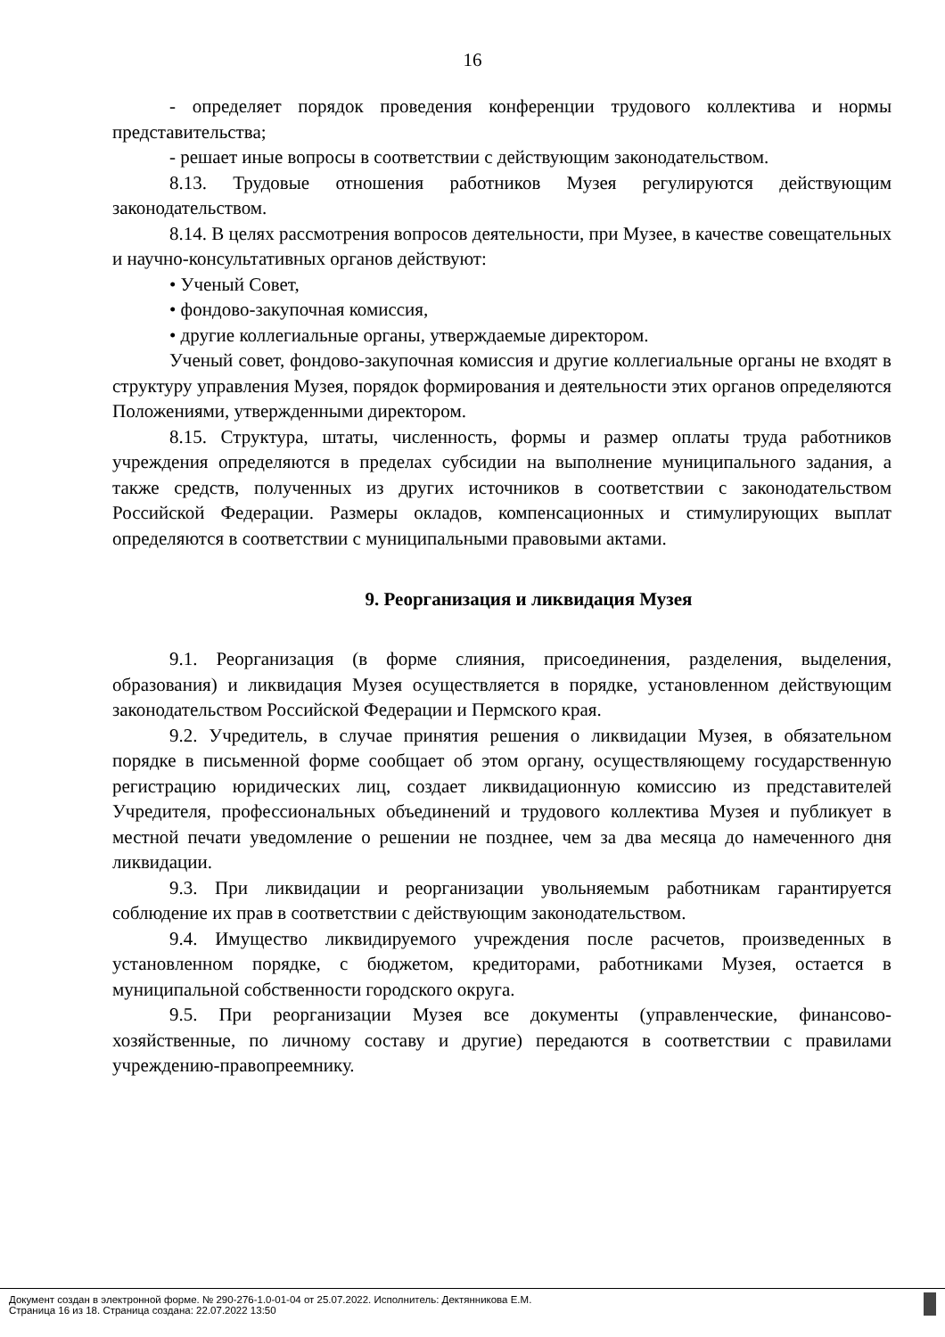16
- определяет порядок проведения конференции трудового коллектива и нормы представительства;
- решает иные вопросы в соответствии с действующим законодательством.
8.13. Трудовые отношения работников Музея регулируются действующим законодательством.
8.14. В целях рассмотрения вопросов деятельности, при Музее, в качестве совещательных и научно-консультативных органов действуют:
• Ученый Совет,
• фондово-закупочная комиссия,
• другие коллегиальные органы, утверждаемые директором.
Ученый совет, фондово-закупочная комиссия и другие коллегиальные органы не входят в структуру управления Музея, порядок формирования и деятельности этих органов определяются Положениями, утвержденными директором.
8.15. Структура, штаты, численность, формы и размер оплаты труда работников учреждения определяются в пределах субсидии на выполнение муниципального задания, а также средств, полученных из других источников в соответствии с законодательством Российской Федерации. Размеры окладов, компенсационных и стимулирующих выплат определяются в соответствии с муниципальными правовыми актами.
9. Реорганизация и ликвидация Музея
9.1. Реорганизация (в форме слияния, присоединения, разделения, выделения, образования) и ликвидация Музея осуществляется в порядке, установленном действующим законодательством Российской Федерации и Пермского края.
9.2. Учредитель, в случае принятия решения о ликвидации Музея, в обязательном порядке в письменной форме сообщает об этом органу, осуществляющему государственную регистрацию юридических лиц, создает ликвидационную комиссию из представителей Учредителя, профессиональных объединений и трудового коллектива Музея и публикует в местной печати уведомление о решении не позднее, чем за два месяца до намеченного дня ликвидации.
9.3. При ликвидации и реорганизации увольняемым работникам гарантируется соблюдение их прав в соответствии с действующим законодательством.
9.4. Имущество ликвидируемого учреждения после расчетов, произведенных в установленном порядке, с бюджетом, кредиторами, работниками Музея, остается в муниципальной собственности городского округа.
9.5. При реорганизации Музея все документы (управленческие, финансово-хозяйственные, по личному составу и другие) передаются в соответствии с правилами учреждению-правопреемнику.
Документ создан в электронной форме. № 290-276-1.0-01-04 от 25.07.2022. Исполнитель: Дектянникова Е.М.
Страница 16 из 18. Страница создана: 22.07.2022 13:50